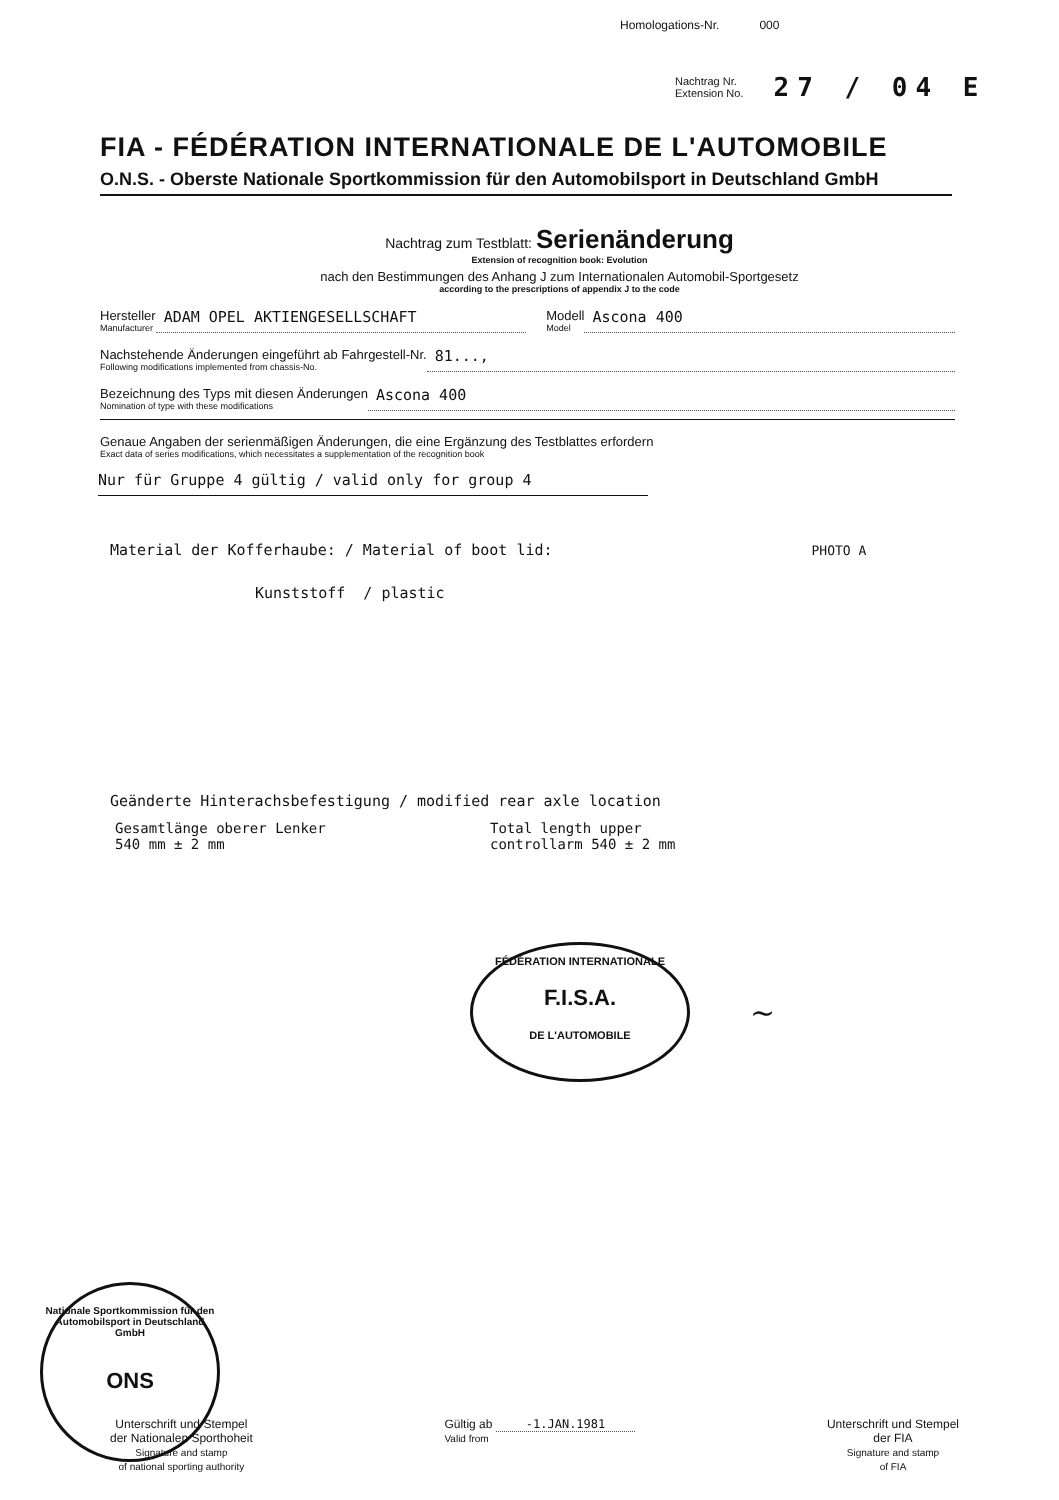Homologations-Nr. 000
Nachtrag Nr.
Extension No.
27 / 04 E
FIA - FÉDÉRATION INTERNATIONALE DE L'AUTOMOBILE
O.N.S. - Oberste Nationale Sportkommission für den Automobilsport in Deutschland GmbH
Nachtrag zum Testblatt: Serienänderung
Extension of recognition book: Evolution
nach den Bestimmungen des Anhang J zum Internationalen Automobil-Sportgesetz
according to the prescriptions of appendix J to the code
Hersteller
Manufacturer
ADAM OPEL AKTIENGESELLSCHAFT
Modell
Model
Ascona 400
Nachstehende Änderungen eingeführt ab Fahrgestell-Nr.
Following modifications implemented from chassis-No.
81...,
Bezeichnung des Typs mit diesen Änderungen
Nomination of type with these modifications
Ascona 400
Genaue Angaben der serienmäßigen Änderungen, die eine Ergänzung des Testblattes erfordern
Exact data of series modifications, which necessitates a supplementation of the recognition book
Nur für Gruppe 4 gültig / valid only for group 4
Material der Kofferhaube: / Material of boot lid: PHOTO A
Kunststoff / plastic
Geänderte Hinterachsbefestigung / modified rear axle location
Gesamtlänge oberer Lenker
540 mm ± 2 mm
Total length upper
controllarm 540 ± 2 mm
FÉDÉRATION INTERNATIONALE
F.I.S.A.
DE L'AUTOMOBILE
~
Nationale Sportkommission für den Automobilsport in Deutschland GmbH
ONS
Unterschrift und Stempel
der Nationalen Sporthoheit
Signature and stamp
of national sporting authority
Gültig ab -1.JAN.1981
Valid from
Unterschrift und Stempel
der FIA
Signature and stamp
of FIA